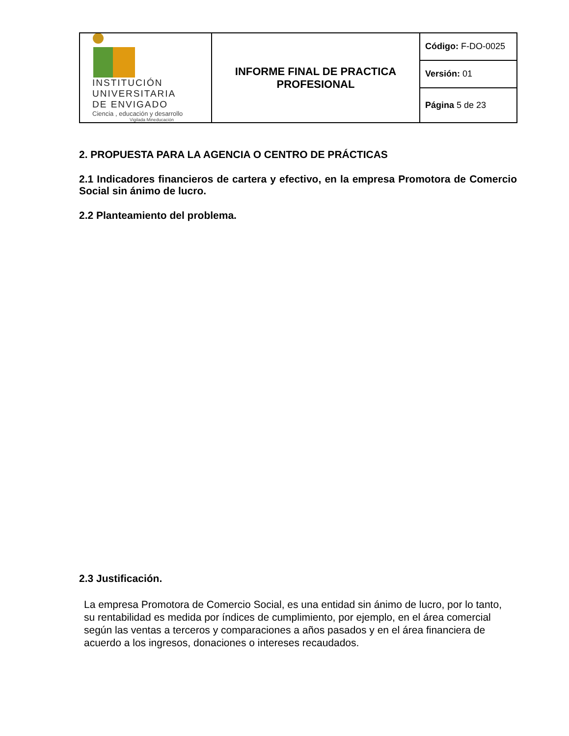| INSTITUCIÓN UNIVERSITARIA DE ENVIGADO Ciencia , educación y desarrollo Vigilada Mineducación | INFORME FINAL DE PRACTICA PROFESIONAL | Código: F-DO-0025 |
| | | Versión: 01 |
| | | Página 5 de 23 |
2. PROPUESTA PARA LA AGENCIA O CENTRO DE PRÁCTICAS
2.1 Indicadores financieros de cartera y efectivo, en la empresa Promotora de Comercio Social sin ánimo de lucro.
2.2 Planteamiento del problema.
2.3 Justificación.
La empresa Promotora de Comercio Social, es una entidad sin ánimo de lucro, por lo tanto, su rentabilidad es medida por índices de cumplimiento, por ejemplo, en el área comercial según las ventas a terceros y comparaciones a años pasados y en el área financiera de acuerdo a los ingresos, donaciones o intereses recaudados.